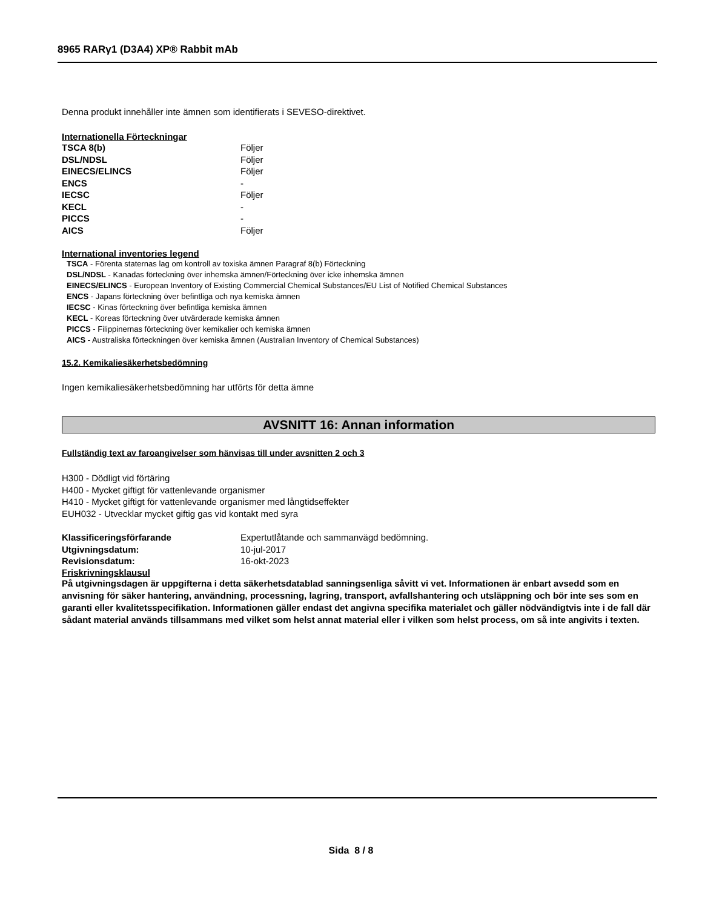8965 RARγ1 (D3A4) XP® Rabbit mAb
Denna produkt innehåller inte ämnen som identifierats i SEVESO-direktivet.
Internationella Förteckningar
| TSCA 8(b) | Följer |
| DSL/NDSL | Följer |
| EINECS/ELINCS | Följer |
| ENCS | - |
| IECSC | Följer |
| KECL | - |
| PICCS | - |
| AICS | Följer |
International inventories legend
TSCA - Förenta staternas lag om kontroll av toxiska ämnen Paragraf 8(b) Förteckning
DSL/NDSL - Kanadas förteckning över inhemska ämnen/Förteckning över icke inhemska ämnen
EINECS/ELINCS - European Inventory of Existing Commercial Chemical Substances/EU List of Notified Chemical Substances
ENCS - Japans förteckning över befintliga och nya kemiska ämnen
IECSC - Kinas förteckning över befintliga kemiska ämnen
KECL - Koreas förteckning över utvärderade kemiska ämnen
PICCS - Filippinernas förteckning över kemikalier och kemiska ämnen
AICS - Australiska förteckningen över kemiska ämnen (Australian Inventory of Chemical Substances)
15.2. Kemikaliesäkerhetsbedömning
Ingen kemikaliesäkerhetsbedömning har utförts för detta ämne
AVSNITT 16: Annan information
Fullständig text av faroangivelser som hänvisas till under avsnitten 2 och 3
H300 - Dödligt vid förtäring
H400 - Mycket giftigt för vattenlevande organismer
H410 - Mycket giftigt för vattenlevande organismer med långtidseffekter
EUH032 - Utvecklar mycket giftig gas vid kontakt med syra
| Klassificeringsförfarande | Expertutlåtande och sammanvägd bedömning. |
| Utgivningsdatum: | 10-jul-2017 |
| Revisionsdatum: | 16-okt-2023 |
Friskrivningsklausul
På utgivningsdagen är uppgifterna i detta säkerhetsdatablad sanningsenliga såvitt vi vet. Informationen är enbart avsedd som en anvisning för säker hantering, användning, processning, lagring, transport, avfallshantering och utsläppning och bör inte ses som en garanti eller kvalitetsspecifikation. Informationen gäller endast det angivna specifika materialet och gäller nödvändigtvis inte i de fall där sådant material används tillsammans med vilket som helst annat material eller i vilken som helst process, om så inte angivits i texten.
Sida 8 / 8